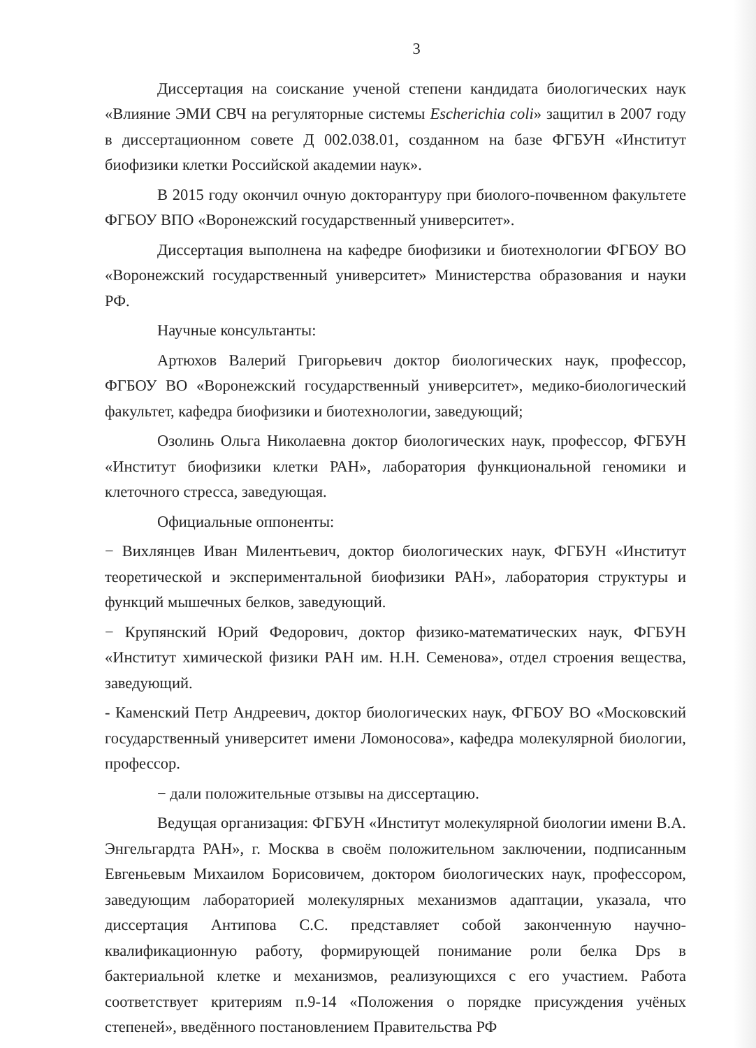3
Диссертация на соискание ученой степени кандидата биологических наук «Влияние ЭМИ СВЧ на регуляторные системы Escherichia coli» защитил в 2007 году в диссертационном совете Д 002.038.01, созданном на базе ФГБУН «Институт биофизики клетки Российской академии наук».
В 2015 году окончил очную докторантуру при биолого-почвенном факультете ФГБОУ ВПО «Воронежский государственный университет».
Диссертация выполнена на кафедре биофизики и биотехнологии ФГБОУ ВО «Воронежский государственный университет» Министерства образования и науки РФ.
Научные консультанты:
Артюхов Валерий Григорьевич доктор биологических наук, профессор, ФГБОУ ВО «Воронежский государственный университет», медико-биологический факультет, кафедра биофизики и биотехнологии, заведующий;
Озолинь Ольга Николаевна доктор биологических наук, профессор, ФГБУН «Институт биофизики клетки РАН», лаборатория функциональной геномики и клеточного стресса, заведующая.
Официальные оппоненты:
− Вихлянцев Иван Милентьевич, доктор биологических наук, ФГБУН «Институт теоретической и экспериментальной биофизики РАН», лаборатория структуры и функций мышечных белков, заведующий.
− Крупянский Юрий Федорович, доктор физико-математических наук, ФГБУН «Институт химической физики РАН им. Н.Н. Семенова», отдел строения вещества, заведующий.
- Каменский Петр Андреевич, доктор биологических наук, ФГБОУ ВО «Московский государственный университет имени Ломоносова», кафедра молекулярной биологии, профессор.
− дали положительные отзывы на диссертацию.
Ведущая организация: ФГБУН «Институт молекулярной биологии имени В.А. Энгельгардта РАН», г. Москва в своём положительном заключении, подписанным Евгеньевым Михаилом Борисовичем, доктором биологических наук, профессором, заведующим лабораторией молекулярных механизмов адаптации, указала, что диссертация Антипова С.С. представляет собой законченную научно-квалификационную работу, формирующей понимание роли белка Dps в бактериальной клетке и механизмов, реализующихся с его участием. Работа соответствует критериям п.9-14 «Положения о порядке присуждения учёных степеней», введённого постановлением Правительства РФ